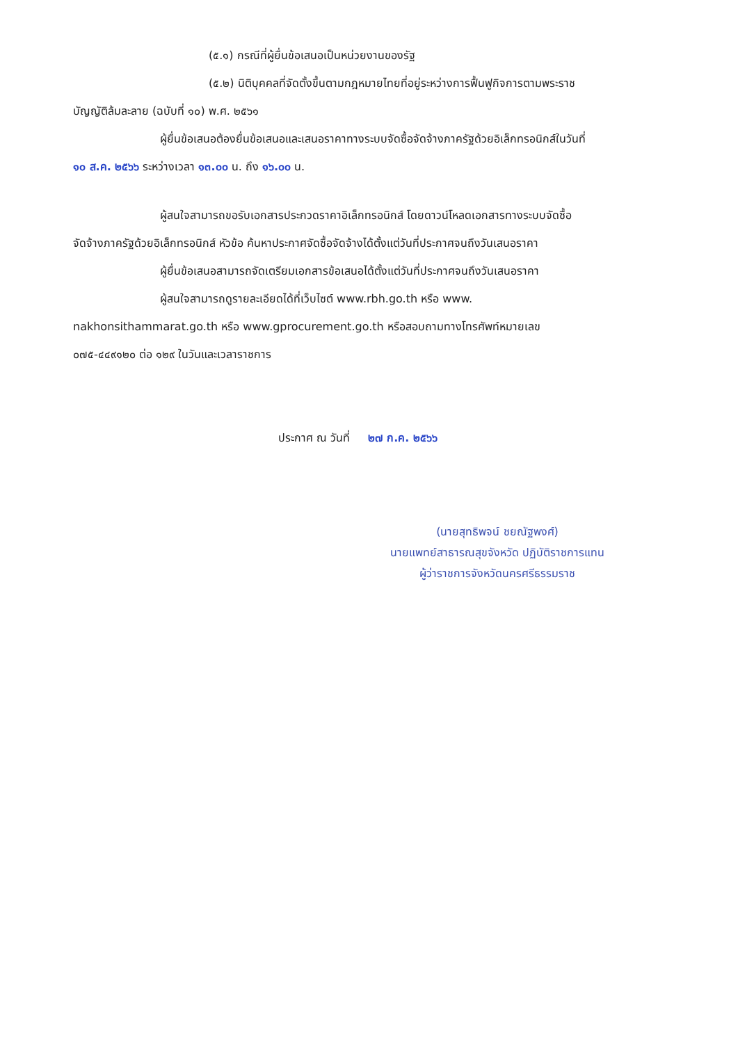(๕.๑) กรณีที่ผู้ยื่นข้อเสนอเป็นหน่วยงานของรัฐ
(๕.๒) นิติบุคคลที่จัดตั้งขึ้นตามกฎหมายไทยที่อยู่ระหว่างการฟื้นฟูกิจการตามพระราช
บัญญัติล้มละลาย (ฉบับที่ ๑๐) พ.ศ. ๒๕๖๑
ผู้ยื่นข้อเสนอต้องยื่นข้อเสนอและเสนอราคาทางระบบจัดซื้อจัดจ้างภาครัฐด้วยอิเล็กทรอนิกส์ในวันที่
๑๐ ส.ค. ๒๕๖๖ ระหว่างเวลา ๑๓.๐๐ น. ถึง ๑๖.๐๐ น.
ผู้สนใจสามารถขอรับเอกสารประกวดราคาอิเล็กทรอนิกส์ โดยดาวน์โหลดเอกสารทางระบบจัดซื้อ
จัดจ้างภาครัฐด้วยอิเล็กทรอนิกส์ หัวข้อ ค้นหาประกาศจัดซื้อจัดจ้างได้ตั้งแต่วันที่ประกาศจนถึงวันเสนอราคา
ผู้ยื่นข้อเสนอสามารถจัดเตรียมเอกสารข้อเสนอได้ตั้งแต่วันที่ประกาศจนถึงวันเสนอราคา
ผู้สนใจสามารถดูรายละเอียดได้ที่เว็บไซต์ www.rbh.go.th หรือ www.
nakhonsithammarat.go.th หรือ www.gprocurement.go.th หรือสอบถามทางโทรศัพท์หมายเลข
๐๗๕-๔๔๙๑๒๐ ต่อ ๑๒๙ ในวันและเวลาราชการ
ประกาศ ณ วันที่ ๒๗ ก.ค. ๒๕๖๖
(นายสุทธิพจน์ ชยณัฐพงศ์)
นายแพทย์สาธารณสุขจังหวัด ปฏิบัติราชการแทน
ผู้ว่าราชการจังหวัดนครศรีธรรมราช